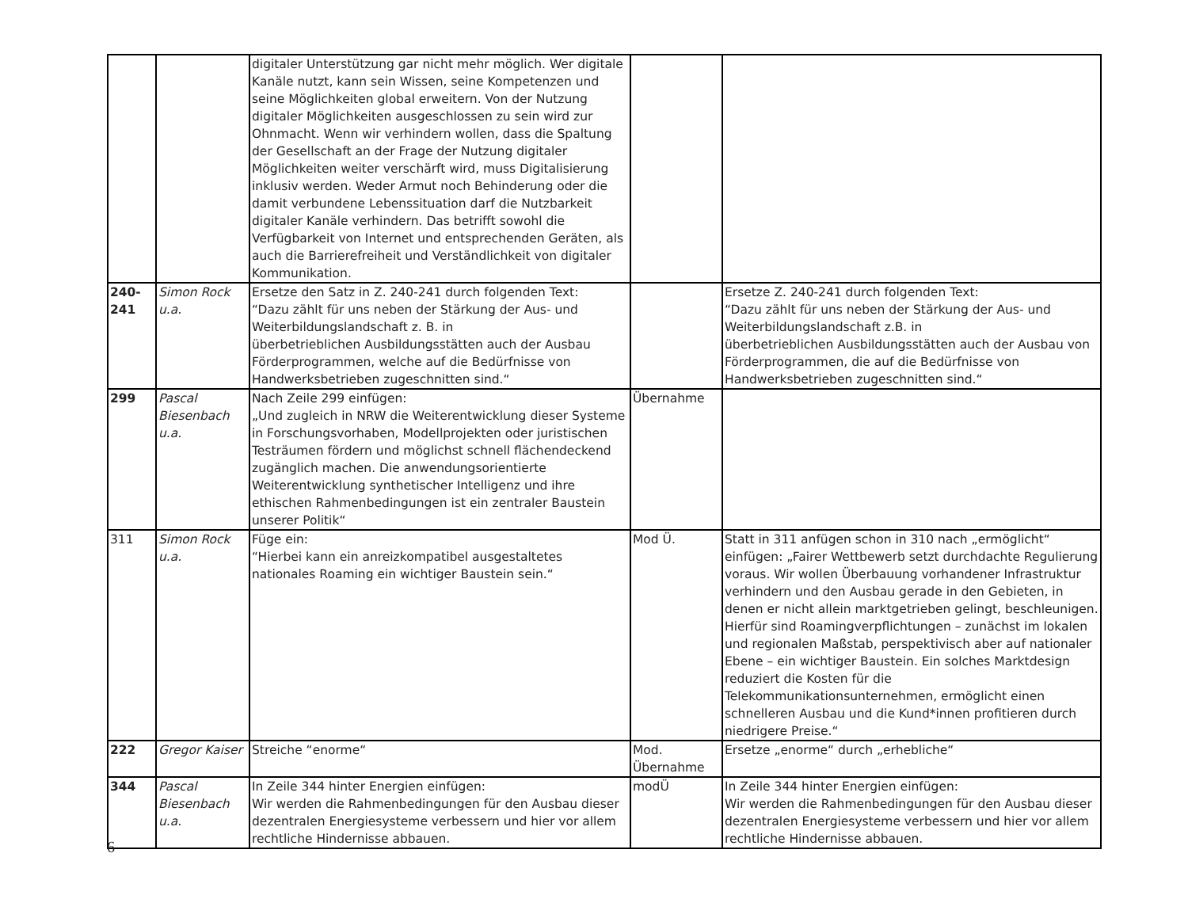| | | digitaler Unterstützung gar nicht mehr möglich. Wer digitale Kanäle nutzt, kann sein Wissen, seine Kompetenzen und seine Möglichkeiten global erweitern. Von der Nutzung digitaler Möglichkeiten ausgeschlossen zu sein wird zur Ohnmacht. Wenn wir verhindern wollen, dass die Spaltung der Gesellschaft an der Frage der Nutzung digitaler Möglichkeiten weiter verschärft wird, muss Digitalisierung inklusiv werden. Weder Armut noch Behinderung oder die damit verbundene Lebenssituation darf die Nutzbarkeit digitaler Kanäle verhindern. Das betrifft sowohl die Verfügbarkeit von Internet und entsprechenden Geräten, als auch die Barrierefreiheit und Verständlichkeit von digitaler Kommunikation. | | |
| 240- 241 | Simon Rock u.a. | Ersetze den Satz in Z. 240-241 durch folgenden Text: “Dazu zählt für uns neben der Stärkung der Aus- und Weiterbildungslandschaft z. B. in überbetrieblichen Ausbildungsstätten auch der Ausbau Förderprogrammen, welche auf die Bedürfnisse von Handwerksbetrieben zugeschnitten sind.“ | | Ersetze Z. 240-241 durch folgenden Text: “Dazu zählt für uns neben der Stärkung der Aus- und Weiterbildungslandschaft z.B. in überbetrieblichen Ausbildungsstätten auch der Ausbau von Förderprogrammen, die auf die Bedürfnisse von Handwerksbetrieben zugeschnitten sind.“ |
| 299 | Pascal Biesenbach u.a. | Nach Zeile 299 einfügen: „Und zugleich in NRW die Weiterentwicklung dieser Systeme in Forschungsvorhaben, Modellprojekten oder juristischen Testräumen fördern und möglichst schnell flächendeckend zugänglich machen. Die anwendungsorientierte Weiterentwicklung synthetischer Intelligenz und ihre ethischen Rahmenbedingungen ist ein zentraler Baustein unserer Politik“ | Übernahme | |
| 311 | Simon Rock u.a. | Füge ein: “Hierbei kann ein anreizkompatibel ausgestaltetes nationales Roaming ein wichtiger Baustein sein.“ | Mod Ü. | Statt in 311 anfügen schon in 310 nach „ermöglicht“ einfügen: „Fairer Wettbewerb setzt durchdachte Regulierung voraus. Wir wollen Überbauung vorhandener Infrastruktur verhindern und den Ausbau gerade in den Gebieten, in denen er nicht allein marktgetrieben gelingt, beschleunigen. Hierfür sind Roamingverpflichtungen – zunächst im lokalen und regionalen Maßstab, perspektivisch aber auf nationaler Ebene – ein wichtiger Baustein. Ein solches Marktdesign reduziert die Kosten für die Telekommunikationsunternehmen, ermöglicht einen schnelleren Ausbau und die Kund*innen profitieren durch niedrigere Preise.“ |
| 222 | Gregor Kaiser | Streiche “enorme“ | Mod. Übernahme | Ersetze „enorme“ durch „erhebliche“ |
| 344 | Pascal Biesenbach u.a. | In Zeile 344 hinter Energien einfügen: Wir werden die Rahmenbedingungen für den Ausbau dieser dezentralen Energiesysteme verbessern und hier vor allem rechtliche Hindernisse abbauen. | modÜ | In Zeile 344 hinter Energien einfügen: Wir werden die Rahmenbedingungen für den Ausbau dieser dezentralen Energiesysteme verbessern und hier vor allem rechtliche Hindernisse abbauen. |
6